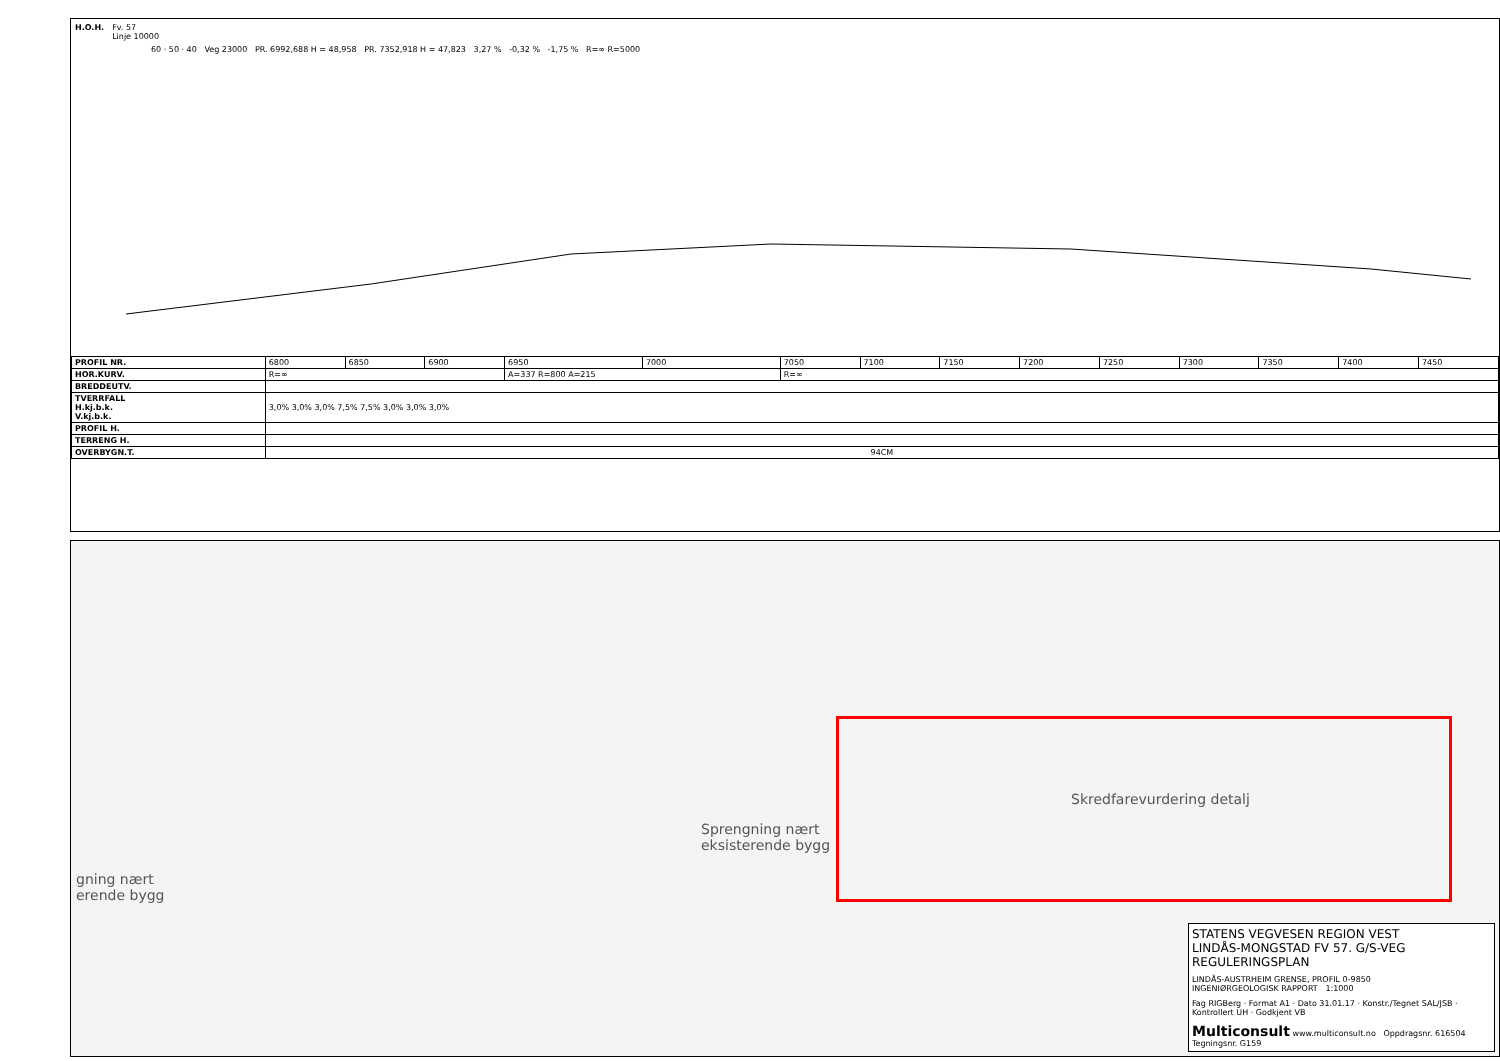H.O.H. Fv. 57
Linje 10000
60 · 50 · 40 Veg 23000 PR. 6992,688 H = 48,958 PR. 7352,918 H = 47,823 3,27 % -0,32 % -1,75 % R=∞ R=5000
| PROFIL NR. | 6800 | 6850 | 6900 | 6950 | 7000 | 7050 | 7100 | 7150 | 7200 | 7250 | 7300 | 7350 | 7400 | 7450 |
| HOR.KURV. | R=∞ | | | A=337 R=800 A=215 | | R=∞ | | | | | | | | |
| BREDDEUTV. | | | | | | | | | | | | | | |
| TVERRFALL H.kj.b.k. V.kj.b.k. | 3,0% 3,0% 3,0% 7,5% 7,5% 3,0% 3,0% 3,0% | | | | | | | | | | | | | |
| PROFIL H. | | | | | | | | | | | | | | |
| TERRENG H. | | | | | | | | | | | | | | |
| OVERBYGN.T. | 94CM | | | | | | | | | | | | | |
Skredfarevurdering detalj
Sprengning nært
eksisterende bygg
gning nært
erende bygg
STATENS VEGVESEN REGION VEST
LINDÅS-MONGSTAD FV 57. G/S-VEG REGULERINGSPLAN
LINDÅS-AUSTRHEIM GRENSE, PROFIL 0-9850
INGENIØRGEOLOGISK RAPPORT 1:1000
Fag RIGBerg · Format A1 · Dato 31.01.17 · Konstr./Tegnet SAL/JSB · Kontrollert UH · Godkjent VB
Multiconsult www.multiconsult.no Oppdragsnr. 616504 Tegningsnr. G159